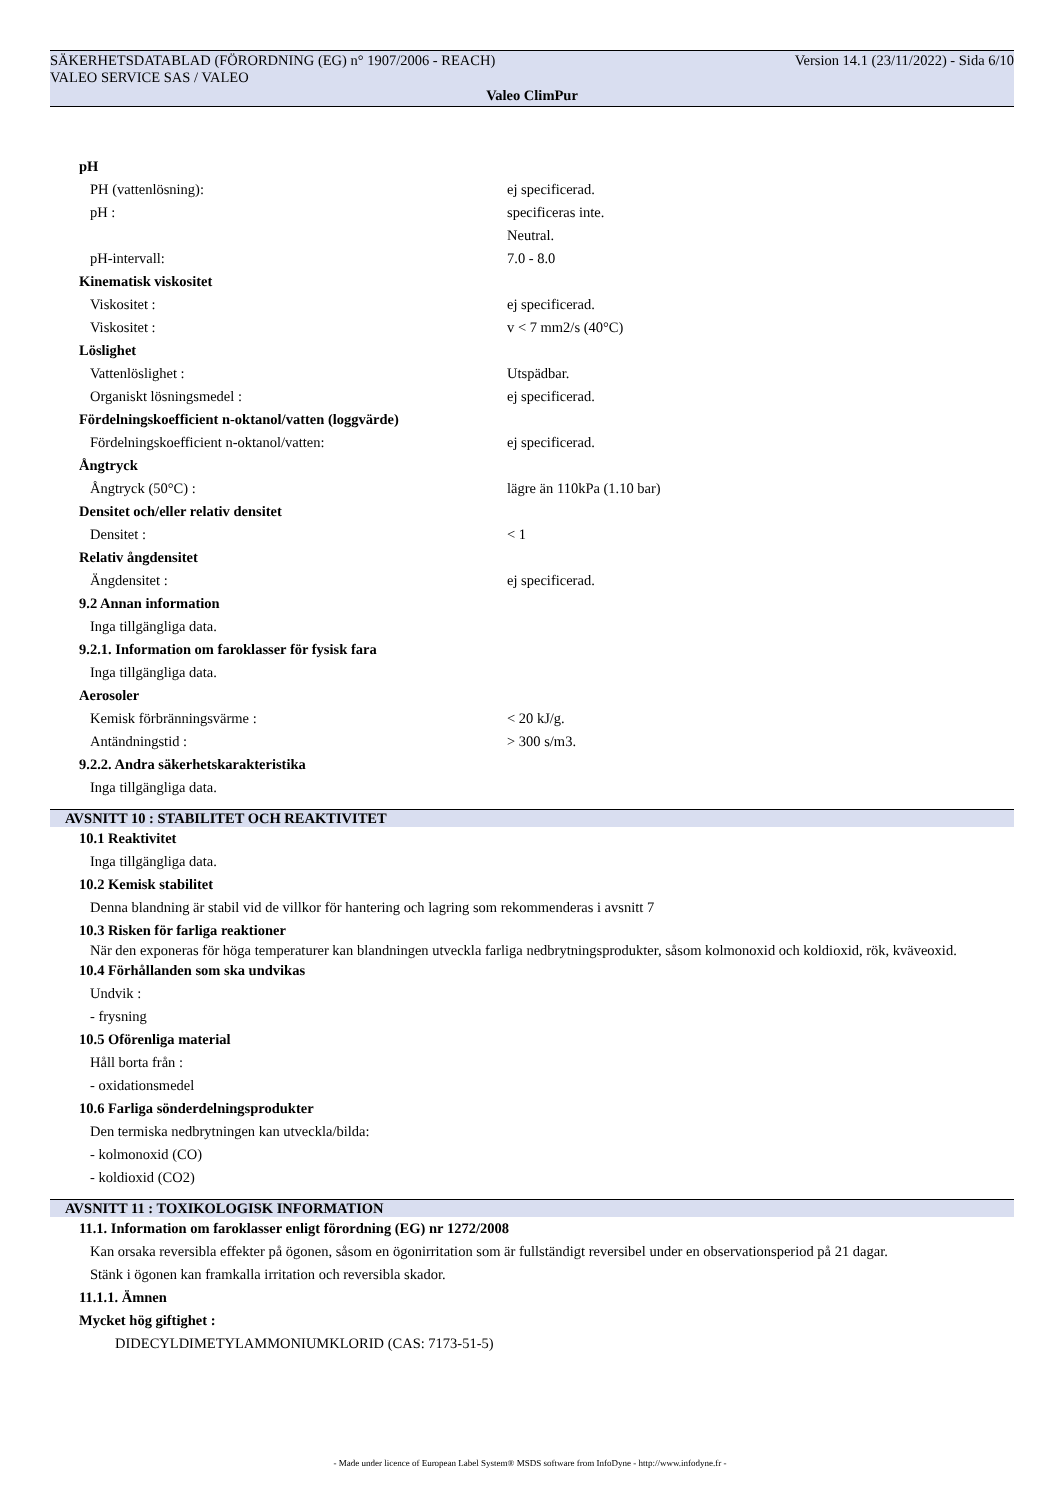SÄKERHETSDATABLAD (FÖRORDNING (EG) n° 1907/2006 - REACH) Version 14.1 (23/11/2022) - Sida 6/10
VALEO SERVICE SAS / VALEO
Valeo ClimPur
pH
PH (vattenlösning): ej specificerad.
pH : specificeras inte.
Neutral.
pH-intervall: 7.0 - 8.0
Kinematisk viskositet
Viskositet : ej specificerad.
Viskositet : v < 7 mm2/s (40°C)
Löslighet
Vattenlöslighet : Utspädbar.
Organiskt lösningsmedel : ej specificerad.
Fördelningskoefficient n-oktanol/vatten (loggvärde)
Fördelningskoefficient n-oktanol/vatten: ej specificerad.
Ångtryck
Ångtryck (50°C) : lägre än 110kPa (1.10 bar)
Densitet och/eller relativ densitet
Densitet : < 1
Relativ ångdensitet
Ängdensitet : ej specificerad.
9.2 Annan information
Inga tillgängliga data.
9.2.1. Information om faroklasser för fysisk fara
Inga tillgängliga data.
Aerosoler
Kemisk förbränningsvärme : < 20 kJ/g.
Antändningstid : > 300 s/m3.
9.2.2. Andra säkerhetskarakteristika
Inga tillgängliga data.
AVSNITT 10 : STABILITET OCH REAKTIVITET
10.1 Reaktivitet
Inga tillgängliga data.
10.2 Kemisk stabilitet
Denna blandning är stabil vid de villkor för hantering och lagring som rekommenderas i avsnitt 7
10.3 Risken för farliga reaktioner
När den exponeras för höga temperaturer kan blandningen utveckla farliga nedbrytningsprodukter, såsom kolmonoxid och koldioxid, rök, kväveoxid.
10.4 Förhållanden som ska undvikas
Undvik :
- frysning
10.5 Oförenliga material
Håll borta från :
- oxidationsmedel
10.6 Farliga sönderdelningsprodukter
Den termiska nedbrytningen kan utveckla/bilda:
- kolmonoxid (CO)
- koldioxid (CO2)
AVSNITT 11 : TOXIKOLOGISK INFORMATION
11.1. Information om faroklasser enligt förordning (EG) nr 1272/2008
Kan orsaka reversibla effekter på ögonen, såsom en ögonirritation som är fullständigt reversibel under en observationsperiod på 21 dagar.
Stänk i ögonen kan framkalla irritation och reversibla skador.
11.1.1. Ämnen
Mycket hög giftighet :
DIDECYLDIMETYLAMMONIUMKLORID (CAS: 7173-51-5)
- Made under licence of European Label System® MSDS software from InfoDyne - http://www.infodyne.fr -